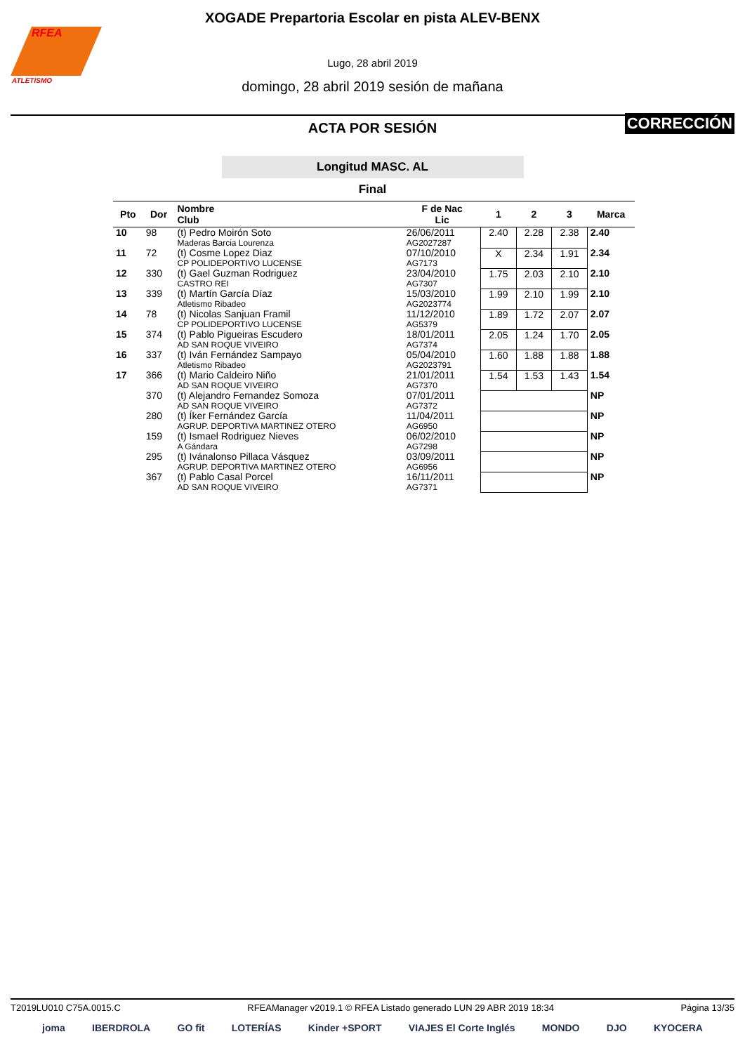RFEA
ATLETISMO
XOGADE Prepartoria Escolar en pista ALEV-BENX
Lugo, 28 abril 2019
domingo, 28 abril 2019 sesión de mañana
ACTA POR SESIÓN
CORRECCIÓN
Longitud MASC. AL
Final
| Pto | Dor | Nombre Club | F de Nac Lic | 1 | 2 | 3 | Marca |
| --- | --- | --- | --- | --- | --- | --- | --- |
| 10 | 98 | (t) Pedro Moirón Soto Maderas Barcia Lourenza | 26/06/2011 AG2027287 | 2.40 | 2.28 | 2.38 | 2.40 |
| 11 | 72 | (t) Cosme Lopez Diaz CP POLIDEPORTIVO LUCENSE | 07/10/2010 AG7173 | X | 2.34 | 1.91 | 2.34 |
| 12 | 330 | (t) Gael Guzman Rodriguez CASTRO REI | 23/04/2010 AG7307 | 1.75 | 2.03 | 2.10 | 2.10 |
| 13 | 339 | (t) Martín García Díaz Atletismo Ribadeo | 15/03/2010 AG2023774 | 1.99 | 2.10 | 1.99 | 2.10 |
| 14 | 78 | (t) Nicolas Sanjuan Framil CP POLIDEPORTIVO LUCENSE | 11/12/2010 AG5379 | 1.89 | 1.72 | 2.07 | 2.07 |
| 15 | 374 | (t) Pablo Pigueiras Escudero AD SAN ROQUE VIVEIRO | 18/01/2011 AG7374 | 2.05 | 1.24 | 1.70 | 2.05 |
| 16 | 337 | (t) Iván Fernández Sampayo Atletismo Ribadeo | 05/04/2010 AG2023791 | 1.60 | 1.88 | 1.88 | 1.88 |
| 17 | 366 | (t) Mario Caldeiro Niño AD SAN ROQUE VIVEIRO | 21/01/2011 AG7370 | 1.54 | 1.53 | 1.43 | 1.54 |
| | 370 | (t) Alejandro Fernandez Somoza AD SAN ROQUE VIVEIRO | 07/01/2011 AG7372 | | | | NP |
| | 280 | (t) Íker Fernández García AGRUP. DEPORTIVA MARTINEZ OTERO | 11/04/2011 AG6950 | | | | NP |
| | 159 | (t) Ismael Rodriguez Nieves A Gándara | 06/02/2010 AG7298 | | | | NP |
| | 295 | (t) Ivánalonso Pillaca Vásquez AGRUP. DEPORTIVA MARTINEZ OTERO | 03/09/2011 AG6956 | | | | NP |
| | 367 | (t) Pablo Casal Porcel AD SAN ROQUE VIVEIRO | 16/11/2011 AG7371 | | | | NP |
T2019LU010 C75A.0015.C RFEAManager v2019.1 © RFEA Listado generado LUN 29 ABR 2019 18:34 Página 13/35
joma IBERDROLA GO fit LOTERÍAS Kinder +SPORT VIAJES El Corte Inglés MONDO DJO KYOCERA